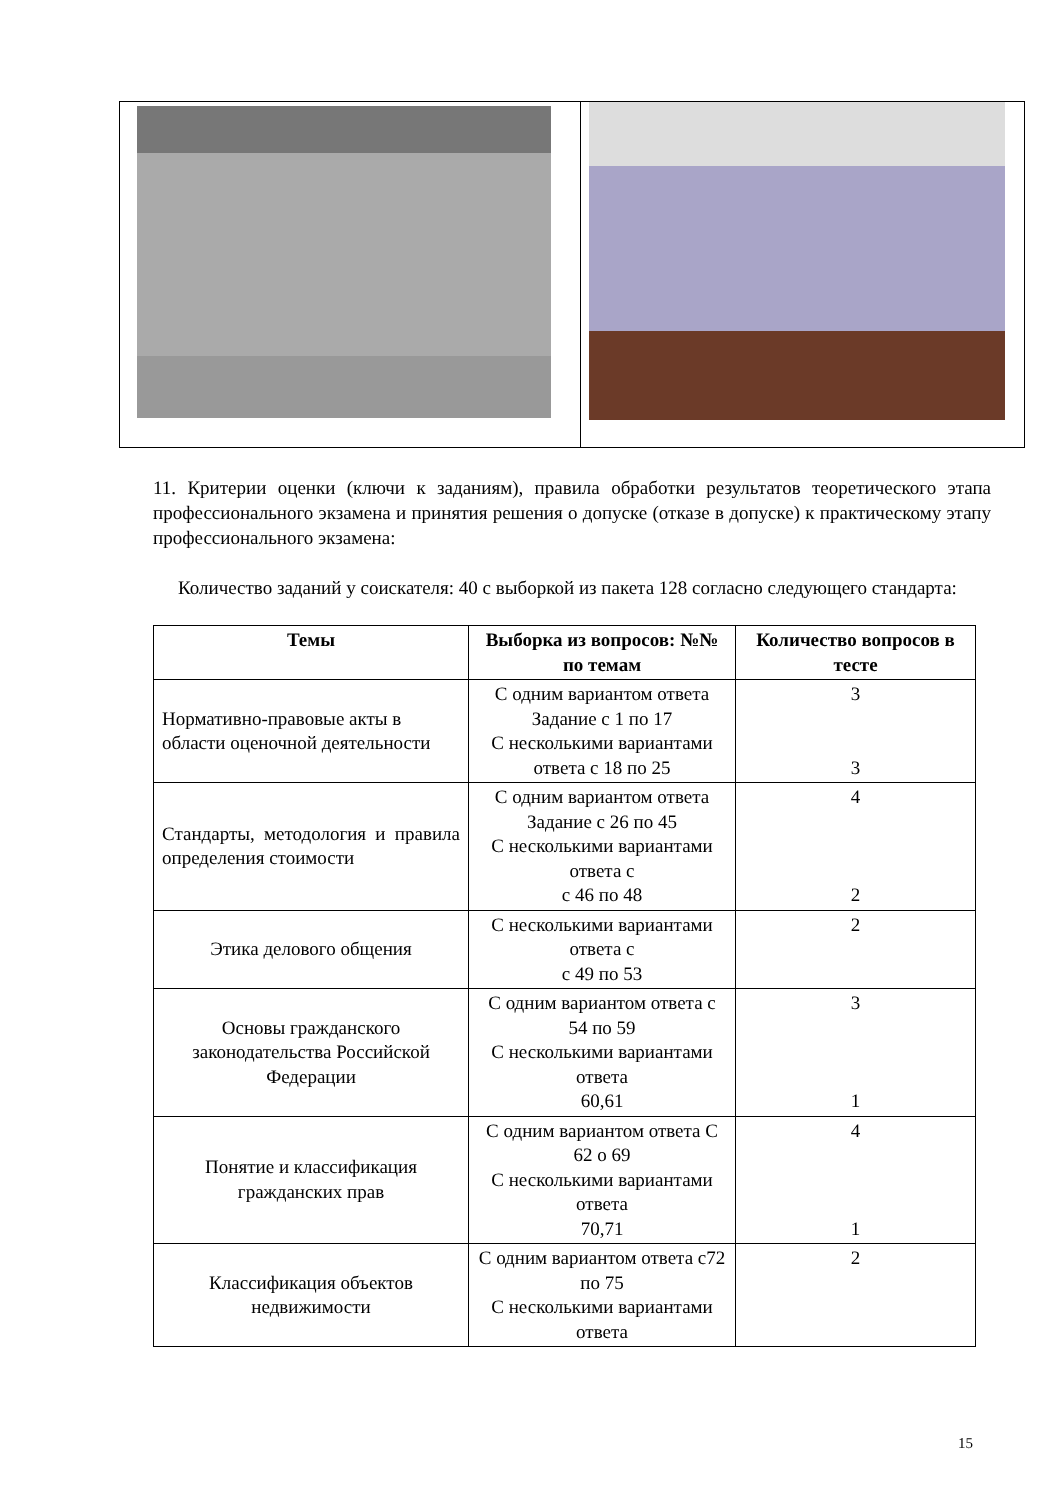11. Критерии оценки (ключи к заданиям), правила обработки результатов теоретического этапа профессионального экзамена и принятия решения о допуске (отказе в допуске) к практическому этапу профессионального экзамена:
Количество заданий у соискателя: 40 с выборкой из пакета 128 согласно следующего стандарта:
| Темы | Выборка из вопросов: №№ по темам | Количество вопросов в тесте |
| --- | --- | --- |
| Нормативно-правовые акты в области оценочной деятельности | С одним вариантом ответа Задание с 1 по 17 С несколькими вариантами ответа с 18 по 25 | 3 3 |
| Стандарты, методология и правила определения стоимости | С одним вариантом ответа Задание с 26 по 45 С несколькими вариантами ответа с с 46 по 48 | 4 2 |
| Этика делового общения | С несколькими вариантами ответа с с 49 по 53 | 2 |
| Основы гражданского законодательства Российской Федерации | С одним вариантом ответа с 54 по 59 С несколькими вариантами ответа 60,61 | 3 1 |
| Понятие и классификация гражданских прав | С одним вариантом ответа С 62 о 69 С несколькими вариантами ответа 70,71 | 4 1 |
| Классификация объектов недвижимости | С одним вариантом ответа с72 по 75 С несколькими вариантами ответа | 2 |
15